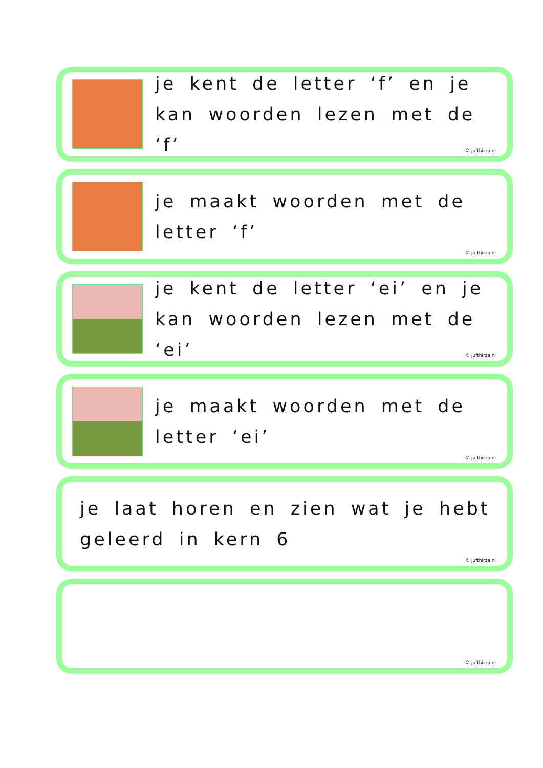je kent de letter ‘f’ en je kan woorden lezen met de ‘f’
© jufthirza.nl
je maakt woorden met de
letter ‘f’
© jufthirza.nl
je kent de letter ‘ei’ en je kan woorden lezen met de ‘ei’
© jufthirza.nl
je maakt woorden met de
letter ‘ei’
© jufthirza.nl
je laat horen en zien wat je hebt
geleerd in kern 6
© jufthirza.nl
© jufthirza.nl